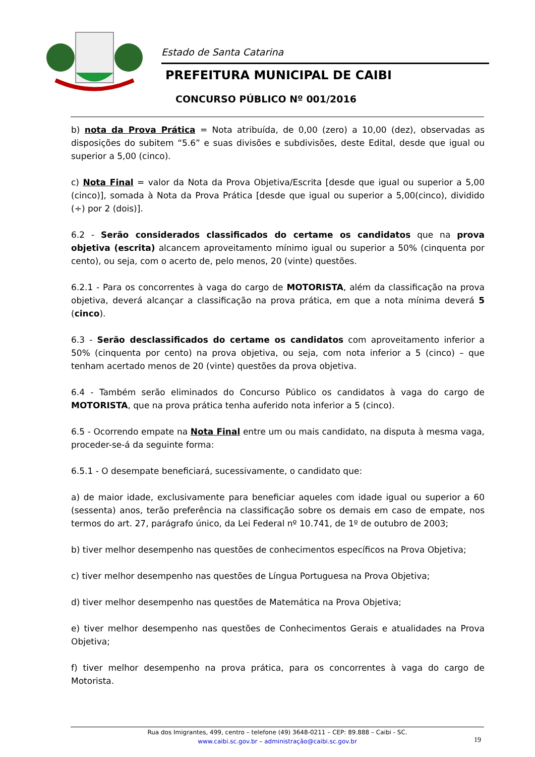Estado de Santa Catarina
PREFEITURA MUNICIPAL DE CAIBI
CONCURSO PÚBLICO Nº 001/2016
b) nota da Prova Prática = Nota atribuída, de 0,00 (zero) a 10,00 (dez), observadas as disposições do subitem “5.6” e suas divisões e subdivisões, deste Edital, desde que igual ou superior a 5,00 (cinco).
c) Nota Final = valor da Nota da Prova Objetiva/Escrita [desde que igual ou superior a 5,00 (cinco)], somada à Nota da Prova Prática [desde que igual ou superior a 5,00(cinco), dividido (÷) por 2 (dois)].
6.2 - Serão considerados classificados do certame os candidatos que na prova objetiva (escrita) alcancem aproveitamento mínimo igual ou superior a 50% (cinquenta por cento), ou seja, com o acerto de, pelo menos, 20 (vinte) questões.
6.2.1 - Para os concorrentes à vaga do cargo de MOTORISTA, além da classificação na prova objetiva, deverá alcançar a classificação na prova prática, em que a nota mínima deverá 5 (cinco).
6.3 - Serão desclassificados do certame os candidatos com aproveitamento inferior a 50% (cinquenta por cento) na prova objetiva, ou seja, com nota inferior a 5 (cinco) – que tenham acertado menos de 20 (vinte) questões da prova objetiva.
6.4 - Também serão eliminados do Concurso Público os candidatos à vaga do cargo de MOTORISTA, que na prova prática tenha auferido nota inferior a 5 (cinco).
6.5 - Ocorrendo empate na Nota Final entre um ou mais candidato, na disputa à mesma vaga, proceder-se-á da seguinte forma:
6.5.1 - O desempate beneficiará, sucessivamente, o candidato que:
a) de maior idade, exclusivamente para beneficiar aqueles com idade igual ou superior a 60 (sessenta) anos, terão preferência na classificação sobre os demais em caso de empate, nos termos do art. 27, parágrafo único, da Lei Federal nº 10.741, de 1º de outubro de 2003;
b) tiver melhor desempenho nas questões de conhecimentos específicos na Prova Objetiva;
c) tiver melhor desempenho nas questões de Língua Portuguesa na Prova Objetiva;
d) tiver melhor desempenho nas questões de Matemática na Prova Objetiva;
e) tiver melhor desempenho nas questões de Conhecimentos Gerais e atualidades na Prova Objetiva;
f) tiver melhor desempenho na prova prática, para os concorrentes à vaga do cargo de Motorista.
Rua dos Imigrantes, 499, centro – telefone (49) 3648-0211 – CEP: 89.888 – Caibi - SC.
www.caibi.sc.gov.br – administração@caibi.sc.gov.br
19